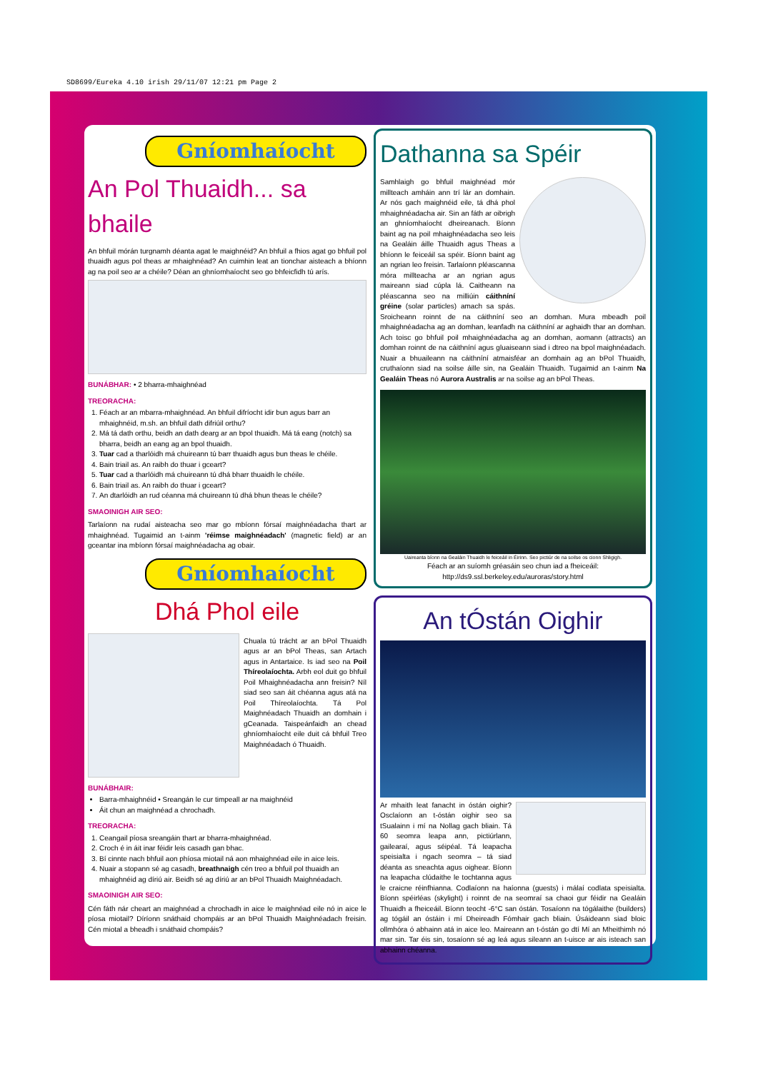SD8699/Eureka 4.10 irish 29/11/07 12:21 pm Page 2
Gníomhaíocht
An Pol Thuaidh... sa bhaile
An bhfuil mórán turgnamh déanta agat le maighnéid? An bhfuil a fhios agat go bhfuil pol thuaidh agus pol theas ar mhaighnéad? An cuimhin leat an tionchar aisteach a bhíonn ag na poil seo ar a chéile? Déan an ghníomhaíocht seo go bhfeicfidh tú arís.
BUNÁBHAR: • 2 bharra-mhaighnéad
TREORACHA:
1. Féach ar an mbarra-mhaighnéad. An bhfuil difríocht idir bun agus barr an mhaighnéid, m.sh. an bhfuil dath difriúil orthu?
2. Má tá dath orthu, beidh an dath dearg ar an bpol thuaidh. Má tá eang (notch) sa bharra, beidh an eang ag an bpol thuaidh.
3. Tuar cad a tharlóidh má chuireann tú barr thuaidh agus bun theas le chéile.
4. Bain triail as. An raibh do thuar i gceart?
5. Tuar cad a tharlóidh má chuireann tú dhá bharr thuaidh le chéile.
6. Bain triail as. An raibh do thuar i gceart?
7. An dtarlóidh an rud céanna má chuireann tú dhá bhun theas le chéile?
SMAOINIGH AIR SEO:
Tarlaíonn na rudaí aisteacha seo mar go mbíonn fórsaí maighnéadacha thart ar mhaighnéad. Tugaimid an t-ainm 'réimse maighnéadach' (magnetic field) ar an gceantar ina mbíonn fórsaí maighnéadacha ag obair.
Gníomhaíocht
Dhá Phol eile
Chuala tú trácht ar an bPol Thuaidh agus ar an bPol Theas, san Artach agus in Antartaice. Is iad seo na Poil Thíreolaíochta. Arbh eol duit go bhfuil Poil Mhaighnéadacha ann freisin? Níl siad seo san áit chéanna agus atá na Poil Thíreolaíochta. Tá Pol Maighnéadach Thuaidh an domhain i gCeanada. Taispeánfaidh an chead ghníomhaíocht eile duit cá bhfuil Treo Maighnéadach ó Thuaidh.
BUNÁBHAIR:
Barra-mhaighnéid • Sreangán le cur timpeall ar na maighnéid
Áit chun an maighnéad a chrochadh.
TREORACHA:
1. Ceangail píosa sreangáin thart ar bharra-mhaighnéad.
2. Croch é in áit inar féidir leis casadh gan bhac.
3. Bí cinnte nach bhfuil aon phíosa miotail ná aon mhaighnéad eile in aice leis.
4. Nuair a stopann sé ag casadh, breathnaigh cén treo a bhfuil pol thuaidh an mhaighnéid ag díriú air. Beidh sé ag díriú ar an bPol Thuaidh Maighnéadach.
SMAOINIGH AIR SEO:
Cén fáth nár cheart an maighnéad a chrochadh in aice le maighnéad eile nó in aice le píosa miotail? Díríonn snáthaid chompáis ar an bPol Thuaidh Maighnéadach freisin. Cén miotal a bheadh i snáthaid chompáis?
Dathanna sa Spéir
Samhlaigh go bhfuil maighnéad mór millteach amháin ann trí lár an domhain. Ar nós gach maighnéid eile, tá dhá phol mhaighnéadacha air. Sin an fáth ar oibrigh an ghníomhaíocht dheireanach. Bíonn baint ag na poil mhaighnéadacha seo leis na Gealáin áille Thuaidh agus Theas a bhíonn le feiceáil sa spéir. Bíonn baint ag an ngrian leo freisin. Tarlaíonn pléascanna móra millteacha ar an ngrian agus maireann siad cúpla lá. Caitheann na pléascanna seo na milliúin cáithníní gréine (solar particles) amach sa spás. Sroicheann roinnt de na cáithníní seo an domhan. Mura mbeadh poil mhaighnéadacha ag an domhan, leanfadh na cáithníní ar aghaidh thar an domhan. Ach toisc go bhfuil poil mhaighnéadacha ag an domhan, aomann (attracts) an domhan roinnt de na cáithníní agus gluaiseann siad i dtreo na bpol maighnéadach. Nuair a bhuaileann na cáithníní atmaisféar an domhain ag an bPol Thuaidh, cruthaíonn siad na soilse áille sin, na Gealáin Thuaidh. Tugaimid an t-ainm Na Gealáin Theas nó Aurora Australis ar na soilse ag an bPol Theas.
Uaireanta bíonn na Gealáin Thuaidh le feiceáil in Éirinn. Seo pictiúr de na soilse os cionn Shligigh.
Féach ar an suíomh gréasáin seo chun iad a fheiceáil:
http://ds9.ssl.berkeley.edu/auroras/story.html
An tÓstán Oighir
Ar mhaith leat fanacht in óstán oighir? Osclaíonn an t-óstán oighir seo sa tSualainn i mí na Nollag gach bliain. Tá 60 seomra leapa ann, pictiúrlann, gailearaí, agus séipéal. Tá leapacha speisialta i ngach seomra – tá siad déanta as sneachta agus oighear. Bíonn na leapacha clúdaithe le tochtanna agus le craicne réinfhianna. Codlaíonn na haíonna (guests) i málaí codlata speisialta. Bíonn spéirléas (skylight) i roinnt de na seomraí sa chaoi gur féidir na Gealáin Thuaidh a fheiceáil. Bíonn teocht -6°C san óstán. Tosaíonn na tógálaithe (builders) ag tógáil an óstáin i mí Dheireadh Fómhair gach bliain. Úsáideann siad bloic ollmhóra ó abhainn atá in aice leo. Maireann an t-óstán go dtí Mí an Mheithimh nó mar sin. Tar éis sin, tosaíonn sé ag leá agus sileann an t-uisce ar ais isteach san abhainn chéanna.